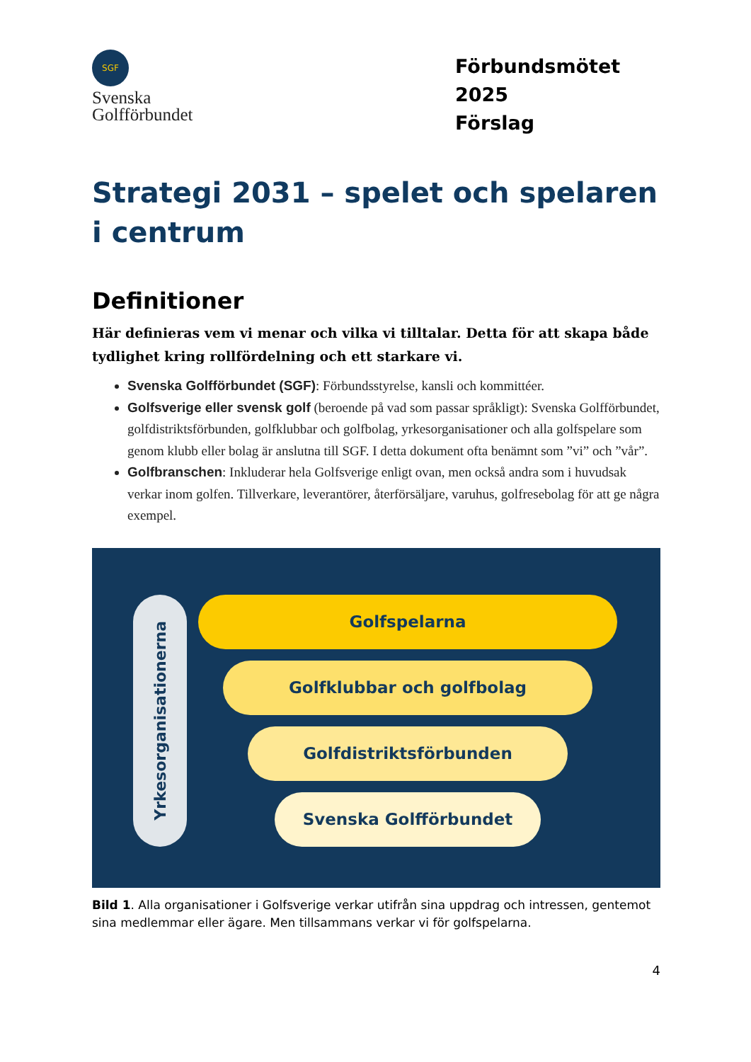SGF
Svenska
Golfförbundet
Förbundsmötet 2025
Förslag
Strategi 2031 – spelet och spelaren i centrum
Definitioner
Här definieras vem vi menar och vilka vi tilltalar. Detta för att skapa både tydlighet kring rollfördelning och ett starkare vi.
Svenska Golfförbundet (SGF): Förbundsstyrelse, kansli och kommittéer.
Golfsverige eller svensk golf (beroende på vad som passar språkligt): Svenska Golfförbundet, golfdistriktsförbunden, golfklubbar och golfbolag, yrkesorganisationer och alla golfspelare som genom klubb eller bolag är anslutna till SGF. I detta dokument ofta benämnt som ”vi” och ”vår”.
Golfbranschen: Inkluderar hela Golfsverige enligt ovan, men också andra som i huvudsak verkar inom golfen. Tillverkare, leverantörer, återförsäljare, varuhus, golfresebolag för att ge några exempel.
Yrkesorganisationerna
Golfspelarna
Golfklubbar och golfbolag
Golfdistriktsförbunden
Svenska Golfförbundet
Bild 1. Alla organisationer i Golfsverige verkar utifrån sina uppdrag och intressen, gentemot sina medlemmar eller ägare. Men tillsammans verkar vi för golfspelarna.
4